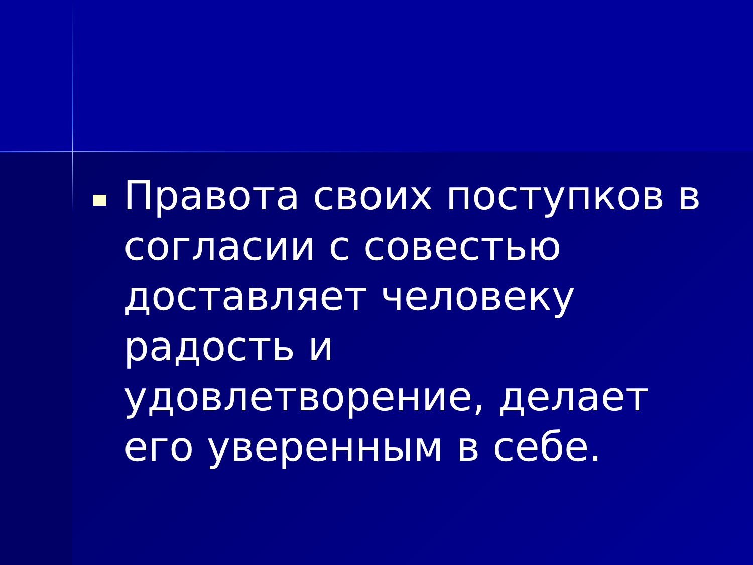Правота своих поступков в согласии с совестью доставляет человеку радость и удовлетворение, делает его уверенным в себе.